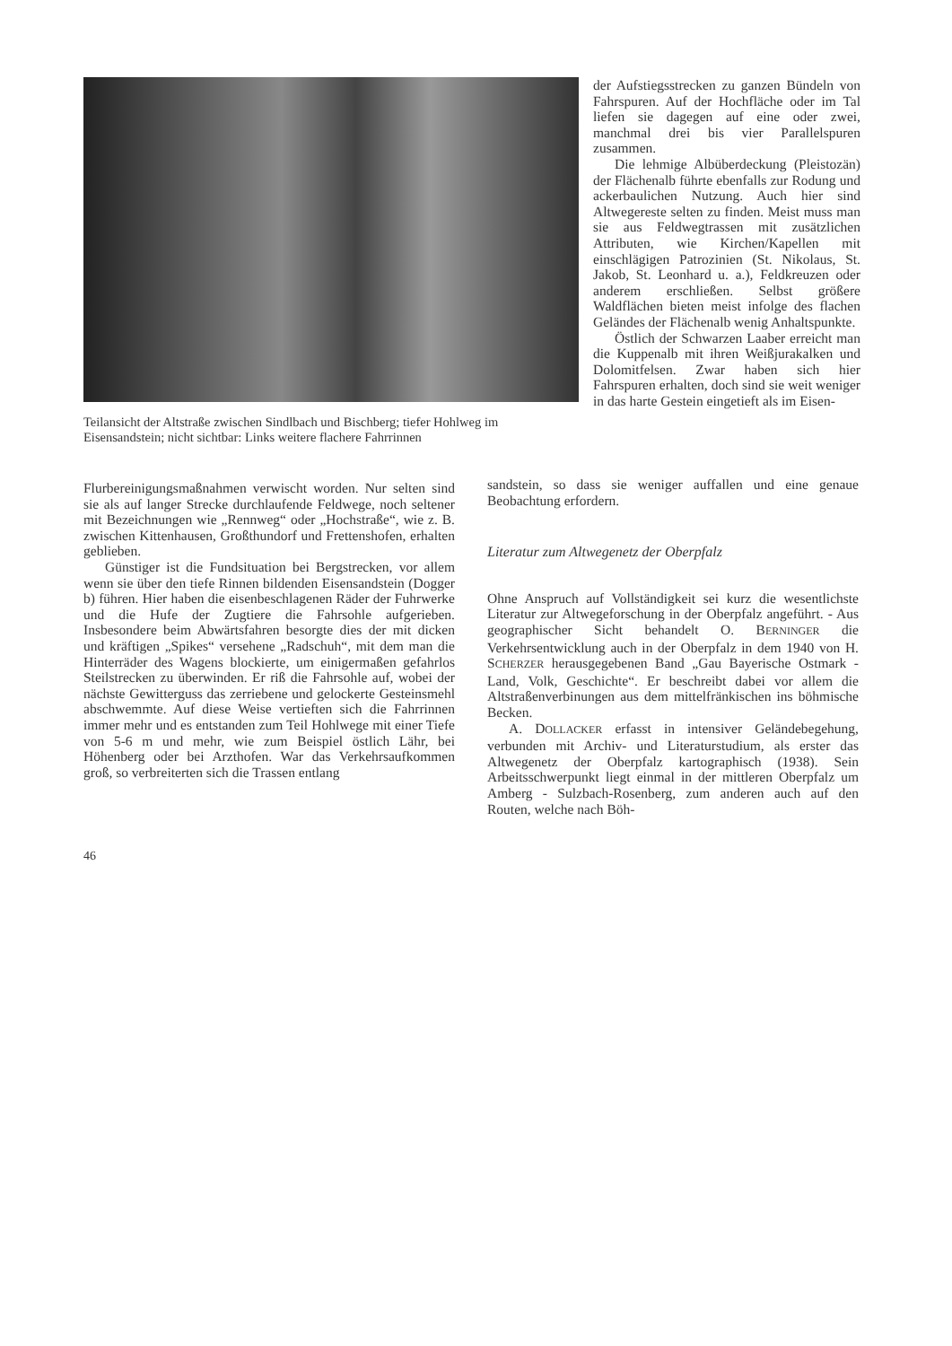Teilansicht der Altstraße zwischen Sindlbach und Bischberg; tiefer Hohlweg im Eisensandstein; nicht sichtbar: Links weitere flachere Fahrrinnen
der Aufstiegsstrecken zu ganzen Bündeln von Fahrspuren. Auf der Hochfläche oder im Tal liefen sie dagegen auf eine oder zwei, manchmal drei bis vier Parallelspuren zusammen.
Die lehmige Albüberdeckung (Pleistozän) der Flächenalb führte ebenfalls zur Rodung und ackerbaulichen Nutzung. Auch hier sind Altwegereste selten zu finden. Meist muss man sie aus Feldwegtrassen mit zusätzlichen Attributen, wie Kirchen/Kapellen mit einschlägigen Patrozinien (St. Nikolaus, St. Jakob, St. Leonhard u. a.), Feldkreuzen oder anderem erschließen. Selbst größere Waldflächen bieten meist infolge des flachen Geländes der Flächenalb wenig Anhaltspunkte.
Östlich der Schwarzen Laaber erreicht man die Kuppenalb mit ihren Weißjurakalken und Dolomitfelsen. Zwar haben sich hier Fahrspuren erhalten, doch sind sie weit weniger in das harte Gestein eingetieft als im Eisen-
Flurbereinigungsmaßnahmen verwischt worden. Nur selten sind sie als auf langer Strecke durchlaufende Feldwege, noch seltener mit Bezeichnungen wie „Rennweg“ oder „Hochstraße“, wie z. B. zwischen Kittenhausen, Großthundorf und Frettenshofen, erhalten geblieben.
Günstiger ist die Fundsituation bei Bergstrecken, vor allem wenn sie über den tiefe Rinnen bildenden Eisensandstein (Dogger b) führen. Hier haben die eisenbeschlagenen Räder der Fuhrwerke und die Hufe der Zugtiere die Fahrsohle aufgerieben. Insbesondere beim Abwärtsfahren besorgte dies der mit dicken und kräftigen „Spikes“ versehene „Radschuh“, mit dem man die Hinterräder des Wagens blockierte, um einigermaßen gefahrlos Steilstrecken zu überwinden. Er riß die Fahrsohle auf, wobei der nächste Gewitterguss das zerriebene und gelockerte Gesteinsmehl abschwemmte. Auf diese Weise vertieften sich die Fahrrinnen immer mehr und es entstanden zum Teil Hohlwege mit einer Tiefe von 5-6 m und mehr, wie zum Beispiel östlich Lähr, bei Höhenberg oder bei Arzthofen. War das Verkehrsaufkommen groß, so verbreiterten sich die Trassen entlang
sandstein, so dass sie weniger auffallen und eine genaue Beobachtung erfordern.
Literatur zum Altwegenetz der Oberpfalz
Ohne Anspruch auf Vollständigkeit sei kurz die wesentlichste Literatur zur Altwegeforschung in der Oberpfalz angeführt. - Aus geographischer Sicht behandelt O. BERNINGER die Verkehrsentwicklung auch in der Oberpfalz in dem 1940 von H. SCHERZER herausgegebenen Band „Gau Bayerische Ostmark - Land, Volk, Geschichte“. Er beschreibt dabei vor allem die Altstraßenverbinungen aus dem mittelfränkischen ins böhmische Becken.
A. DOLLACKER erfasst in intensiver Geländebegehung, verbunden mit Archiv- und Literaturstudium, als erster das Altwegenetz der Oberpfalz kartographisch (1938). Sein Arbeitsschwerpunkt liegt einmal in der mittleren Oberpfalz um Amberg - Sulzbach-Rosenberg, zum anderen auch auf den Routen, welche nach Böh-
46